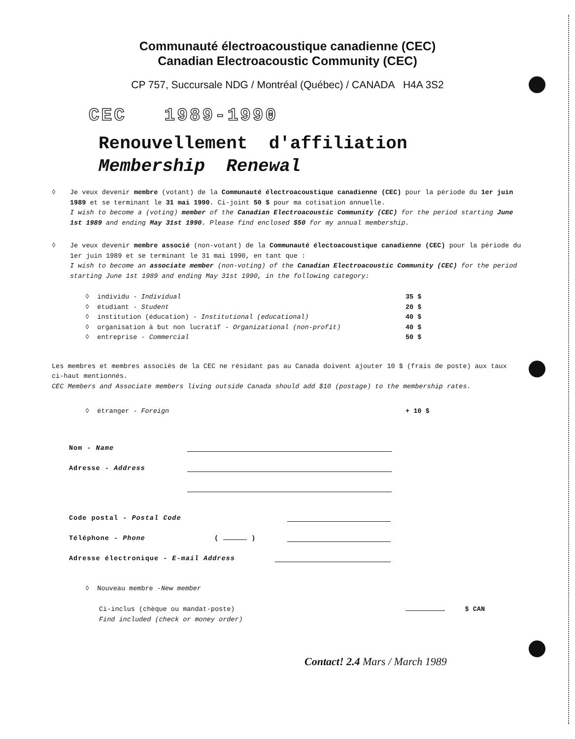Communauté électroacoustique canadienne (CEC)
Canadian Electroacoustic Community (CEC)
CP 757, Succursale NDG / Montréal (Québec) / CANADA H4A 3S2
CEC 1989-1990
Renouvellement d'affiliation
Membership Renewal
◊ Je veux devenir membre (votant) de la Communauté électroacoustique canadienne (CEC) pour la période du 1er juin 1989 et se terminant le 31 mai 1990. Ci-joint 50 $ pour ma cotisation annuelle.
I wish to become a (voting) member of the Canadian Electroacoustic Community (CEC) for the period starting June 1st 1989 and ending May 31st 1990. Please find enclosed $50 for my annual membership.
◊ Je veux devenir membre associé (non-votant) de la Communauté électoacoustique canadienne (CEC) pour la période du 1er juin 1989 et se terminant le 31 mai 1990, en tant que :
I wish to become an associate member (non-voting) of the Canadian Electroacoustic Community (CEC) for the period starting June 1st 1989 and ending May 31st 1990, in the following category:
◊ individu - Individual 35 $
◊ étudiant - Student 20 $
◊ institution (éducation) - Institutional (educational) 40 $
◊ organisation à but non lucratif - Organizational (non-profit) 40 $
◊ entreprise - Commercial 50 $
Les membres et membres associés de la CEC ne résidant pas au Canada doivent ajouter 10 $ (frais de poste) aux taux ci-haut mentionnés.
CEC Members and Associate members living outside Canada should add $10 (postage) to the membership rates.
◊ étranger - Foreign + 10 $
Nom - Name
Adresse - Address
Code postal - Postal Code
Téléphone - Phone ( )
Adresse électronique - E-mail Address
◊ Nouveau membre - New member
Ci-inclus (chèque ou mandat-poste)
Find included (check or money order) $ CAN
Contact! 2.4 Mars / March 1989